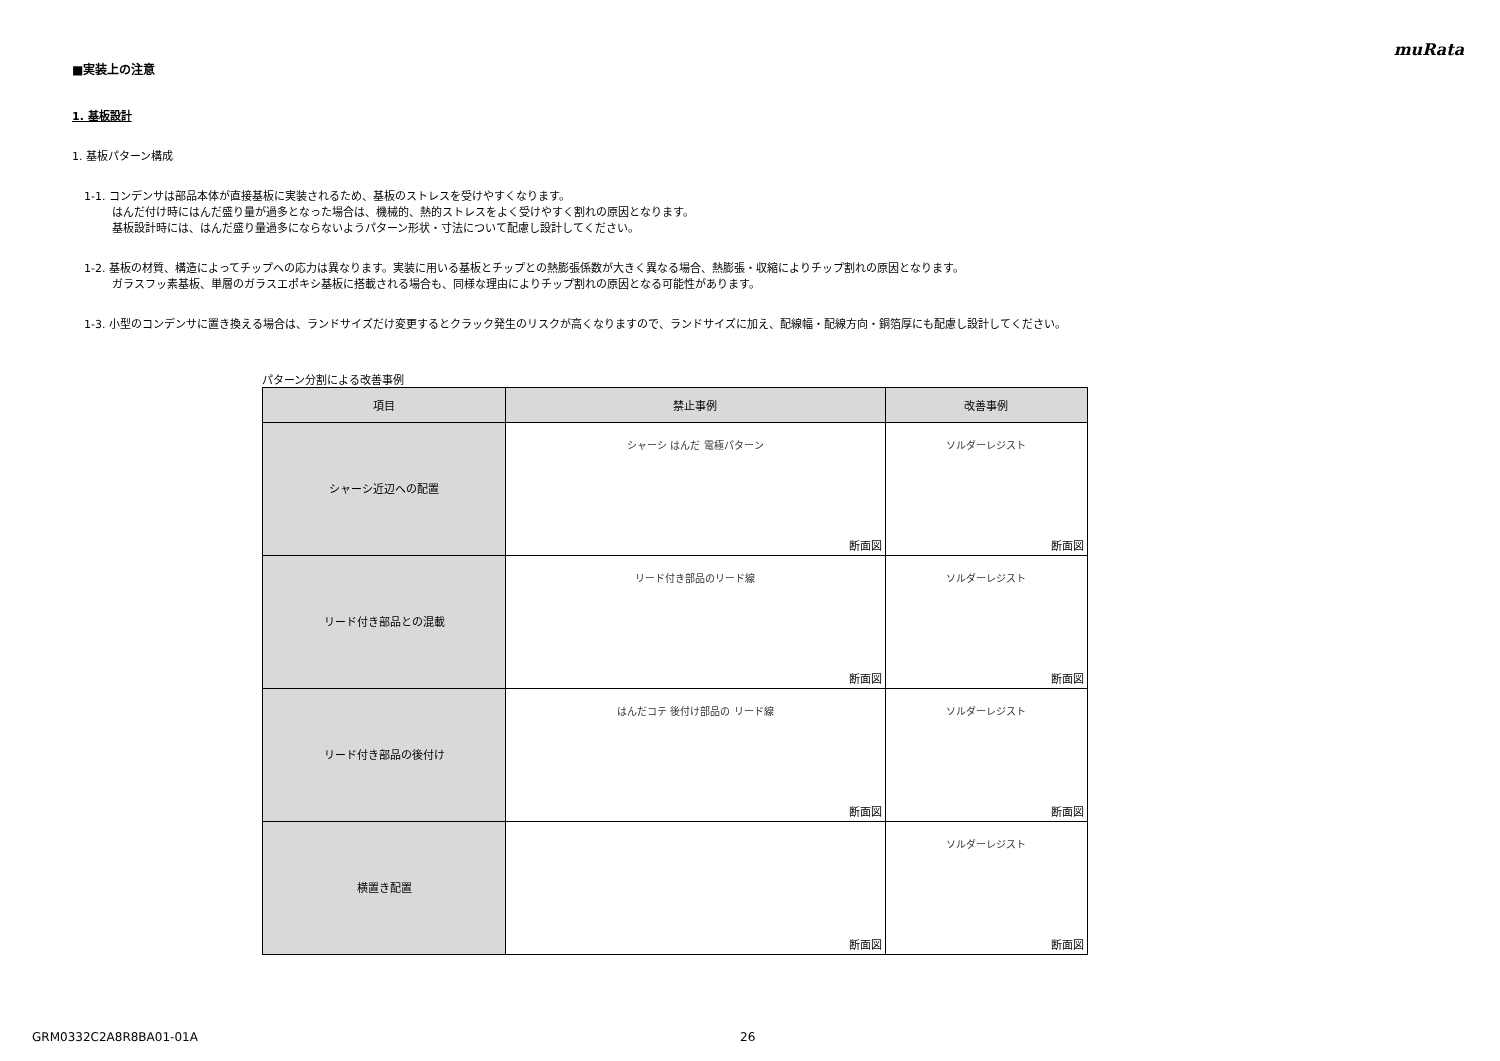muRata
■実装上の注意
1. 基板設計
1. 基板パターン構成
1-1. コンデンサは部品本体が直接基板に実装されるため、基板のストレスを受けやすくなります。
はんだ付け時にはんだ盛り量が過多となった場合は、機械的、熱的ストレスをよく受けやすく割れの原因となります。
基板設計時には、はんだ盛り量過多にならないようパターン形状・寸法について配慮し設計してください。
1-2. 基板の材質、構造によってチップへの応力は異なります。実装に用いる基板とチップとの熱膨張係数が大きく異なる場合、熱膨張・収縮によりチップ割れの原因となります。
ガラスフッ素基板、単層のガラスエポキシ基板に搭載される場合も、同様な理由によりチップ割れの原因となる可能性があります。
1-3. 小型のコンデンサに置き換える場合は、ランドサイズだけ変更するとクラック発生のリスクが高くなりますので、ランドサイズに加え、配線幅・配線方向・銅箔厚にも配慮し設計してください。
パターン分割による改善事例
| 項目 | 禁止事例 | 改善事例 |
| --- | --- | --- |
| シャーシ近辺への配置 | シャーシ はんだ 電極パターン 断面図 | ソルダーレジスト 断面図 |
| リード付き部品との混載 | リード付き部品のリード線 断面図 | ソルダーレジスト 断面図 |
| リード付き部品の後付け | はんだコテ 後付け部品の リード線 断面図 | ソルダーレジスト 断面図 |
| 横置き配置 | 断面図 | ソルダーレジスト 断面図 |
GRM0332C2A8R8BA01-01A 26